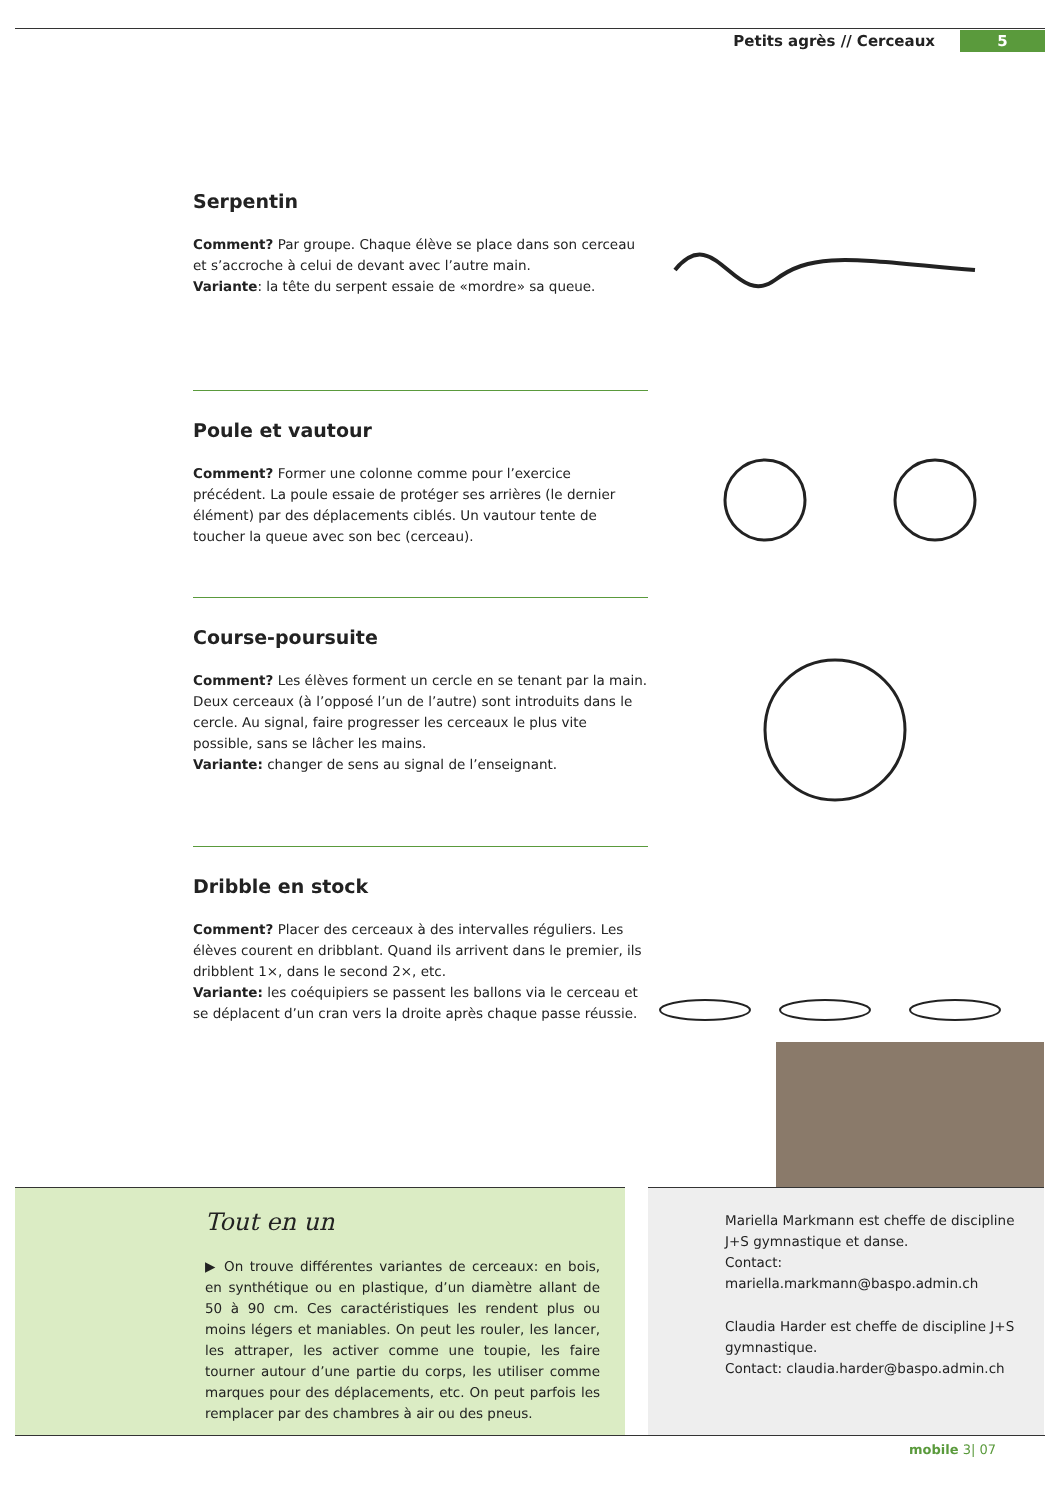Petits agrès // Cerceaux 5
Serpentin
Comment? Par groupe. Chaque élève se place dans son cerceau et s’accroche à celui de devant avec l’autre main.
Variante: la tête du serpent essaie de «mordre» sa queue.
Poule et vautour
Comment? Former une colonne comme pour l’exercice précédent. La poule essaie de protéger ses arrières (le dernier élément) par des déplacements ciblés. Un vautour tente de toucher la queue avec son bec (cerceau).
Course-poursuite
Comment? Les élèves forment un cercle en se tenant par la main. Deux cerceaux (à l’opposé l’un de l’autre) sont introduits dans le cercle. Au signal, faire progresser les cerceaux le plus vite possible, sans se lâcher les mains.
Variante: changer de sens au signal de l’enseignant.
Dribble en stock
Comment? Placer des cerceaux à des intervalles réguliers. Les élèves courent en dribblant. Quand ils arrivent dans le premier, ils dribblent 1×, dans le second 2×, etc.
Variante: les coéquipiers se passent les ballons via le cerceau et se déplacent d’un cran vers la droite après chaque passe réussie.
Tout en un
▶ On trouve différentes variantes de cerceaux: en bois, en synthétique ou en plastique, d’un diamètre allant de 50 à 90 cm. Ces caractéristiques les rendent plus ou moins légers et maniables. On peut les rouler, les lancer, les attraper, les activer comme une toupie, les faire tourner autour d’une partie du corps, les utiliser comme marques pour des déplacements, etc. On peut parfois les remplacer par des chambres à air ou des pneus.
Mariella Markmann est cheffe de discipline J+S gymnastique et danse.
Contact: mariella.markmann@baspo.admin.ch
Claudia Harder est cheffe de discipline J+S gymnastique.
Contact: claudia.harder@baspo.admin.ch
mobile 3| 07